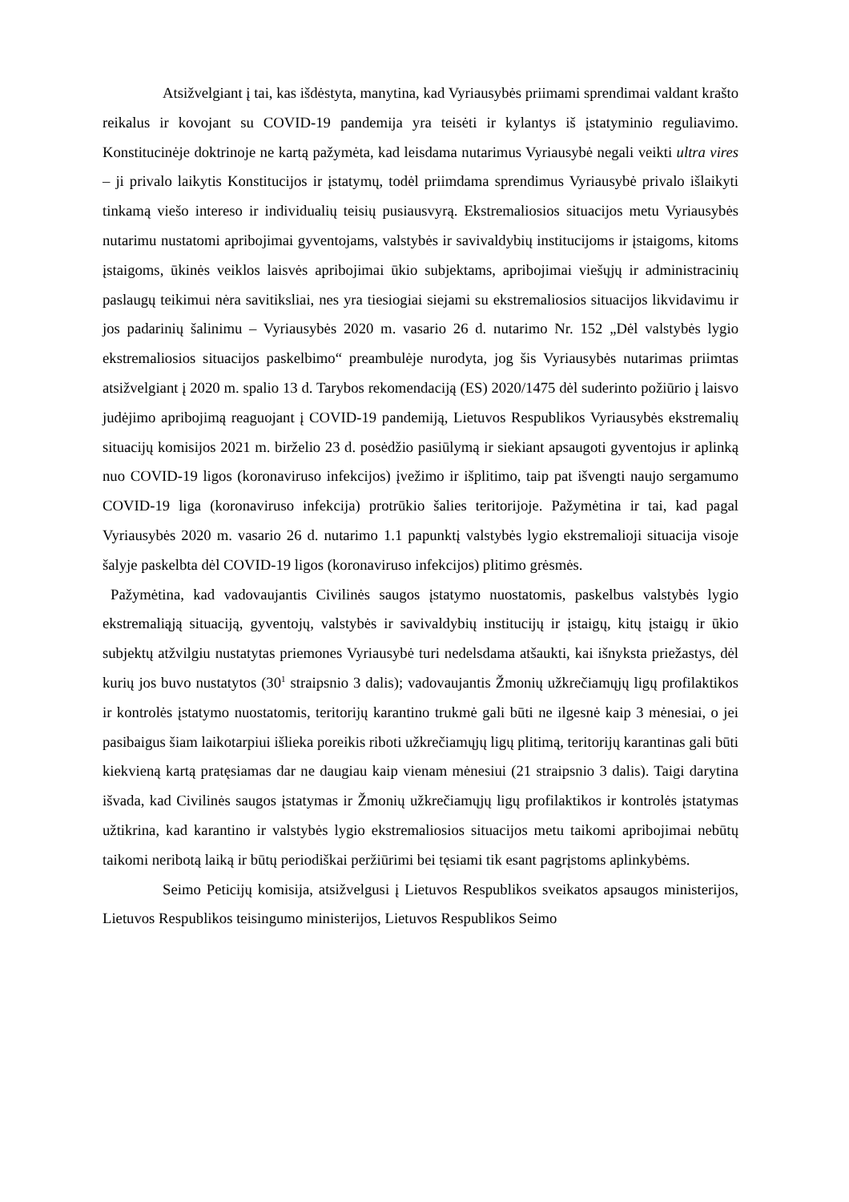Atsižvelgiant į tai, kas išdėstyta, manytina, kad Vyriausybės priimami sprendimai valdant krašto reikalus ir kovojant su COVID-19 pandemija yra teisėti ir kylantys iš įstatyminio reguliavimo. Konstitucinėje doktrinoje ne kartą pažymėta, kad leisdama nutarimus Vyriausybė negali veikti ultra vires – ji privalo laikytis Konstitucijos ir įstatymų, todėl priimdama sprendimus Vyriausybė privalo išlaikyti tinkamą viešo intereso ir individualių teisių pusiausvyrą. Ekstremaliosios situacijos metu Vyriausybės nutarimu nustatomi apribojimai gyventojams, valstybės ir savivaldybių institucijoms ir įstaigoms, kitoms įstaigoms, ūkinės veiklos laisvės apribojimai ūkio subjektams, apribojimai viešųjų ir administracinių paslaugų teikimui nėra savitiksliai, nes yra tiesiogiai siejami su ekstremaliosios situacijos likvidavimu ir jos padarinių šalinimu – Vyriausybės 2020 m. vasario 26 d. nutarimo Nr. 152 „Dėl valstybės lygio ekstremaliosios situacijos paskelbimo“ preambulėje nurodyta, jog šis Vyriausybės nutarimas priimtas atsižvelgiant į 2020 m. spalio 13 d. Tarybos rekomendaciją (ES) 2020/1475 dėl suderinto požiūrio į laisvo judėjimo apribojimą reaguojant į COVID-19 pandemiją, Lietuvos Respublikos Vyriausybės ekstremalių situacijų komisijos 2021 m. birželio 23 d. posėdžio pasiūlymą ir siekiant apsaugoti gyventojus ir aplinką nuo COVID-19 ligos (koronaviruso infekcijos) įvežimo ir išplitimo, taip pat išvengti naujo sergamumo COVID-19 liga (koronaviruso infekcija) protrūkio šalies teritorijoje. Pažymėtina ir tai, kad pagal Vyriausybės 2020 m. vasario 26 d. nutarimo 1.1 papunktį valstybės lygio ekstremalioji situacija visoje šalyje paskelbta dėl COVID-19 ligos (koronaviruso infekcijos) plitimo grėsmės.
Pažymėtina, kad vadovaujantis Civilinės saugos įstatymo nuostatomis, paskelbus valstybės lygio ekstremaliąją situaciją, gyventojų, valstybės ir savivaldybių institucijų ir įstaigų, kitų įstaigų ir ūkio subjektų atžvilgiu nustatytas priemones Vyriausybė turi nedelsdama atšaukti, kai išnyksta priežastys, dėl kurių jos buvo nustatytos (30<sup>1</sup> straipsnio 3 dalis); vadovaujantis Žmonių užkrečiamųjų ligų profilaktikos ir kontrolės įstatymo nuostatomis, teritorijų karantino trukmė gali būti ne ilgesnė kaip 3 mėnesiai, o jei pasibaigus šiam laikotarpiui išlieka poreikis riboti užkrečiamųjų ligų plitimą, teritorijų karantinas gali būti kiekvieną kartą pratęsiamas dar ne daugiau kaip vienam mėnesiui (21 straipsnio 3 dalis). Taigi darytina išvada, kad Civilinės saugos įstatymas ir Žmonių užkrečiamųjų ligų profilaktikos ir kontrolės įstatymas užtikrina, kad karantino ir valstybės lygio ekstremaliosios situacijos metu taikomi apribojimai nebūtų taikomi neribotą laiką ir būtų periodiškai peržiūrimi bei tęsiami tik esant pagrįstoms aplinkybėms.
Seimo Peticijų komisija, atsižvelgusi į Lietuvos Respublikos sveikatos apsaugos ministerijos, Lietuvos Respublikos teisingumo ministerijos, Lietuvos Respublikos Seimo